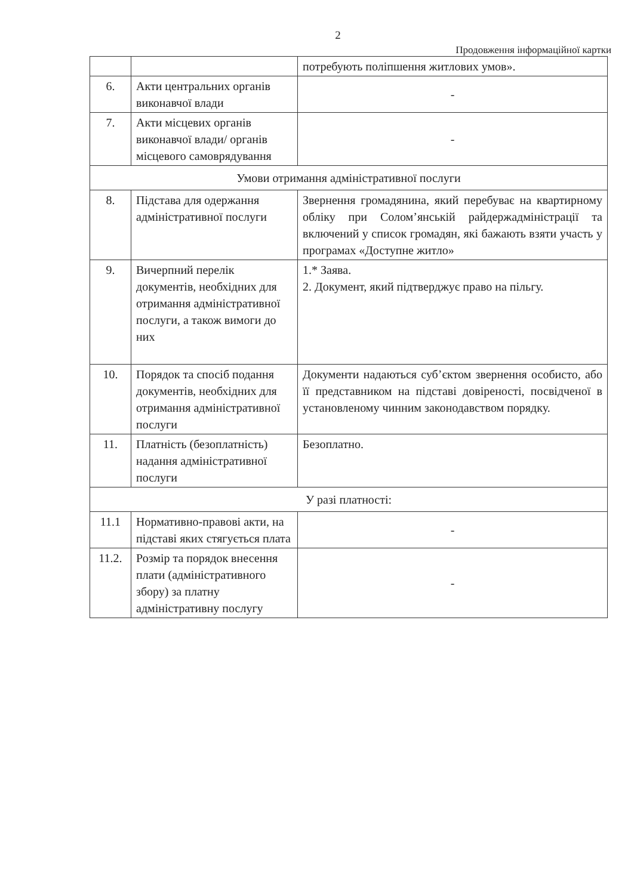2
Продовження інформаційної картки
| | | потребують поліпшення житлових умов». |
| 6. | Акти центральних органів виконавчої влади | - |
| 7. | Акти місцевих органів виконавчої влади/ органів місцевого самоврядування | - |
| Умови отримання адміністративної послуги | | |
| 8. | Підстава для одержання адміністративної послуги | Звернення громадянина, який перебуває на квартирному обліку при Солом’янській райдержадміністрації та включений у список громадян, які бажають взяти участь у програмах «Доступне житло» |
| 9. | Вичерпний перелік документів, необхідних для отримання адміністративної послуги, а також вимоги до них | 1.* Заява. 2. Документ, який підтверджує право на пільгу. |
| 10. | Порядок та спосіб подання документів, необхідних для отримання адміністративної послуги | Документи надаються суб’єктом звернення особисто, або її представником на підставі довіреності, посвідченої в установленому чинним законодавством порядку. |
| 11. | Платність (безоплатність) надання адміністративної послуги | Безоплатно. |
| У разі платності: | | |
| 11.1 | Нормативно-правові акти, на підставі яких стягується плата | - |
| 11.2. | Розмір та порядок внесення плати (адміністративного збору) за платну адміністративну послугу | - |